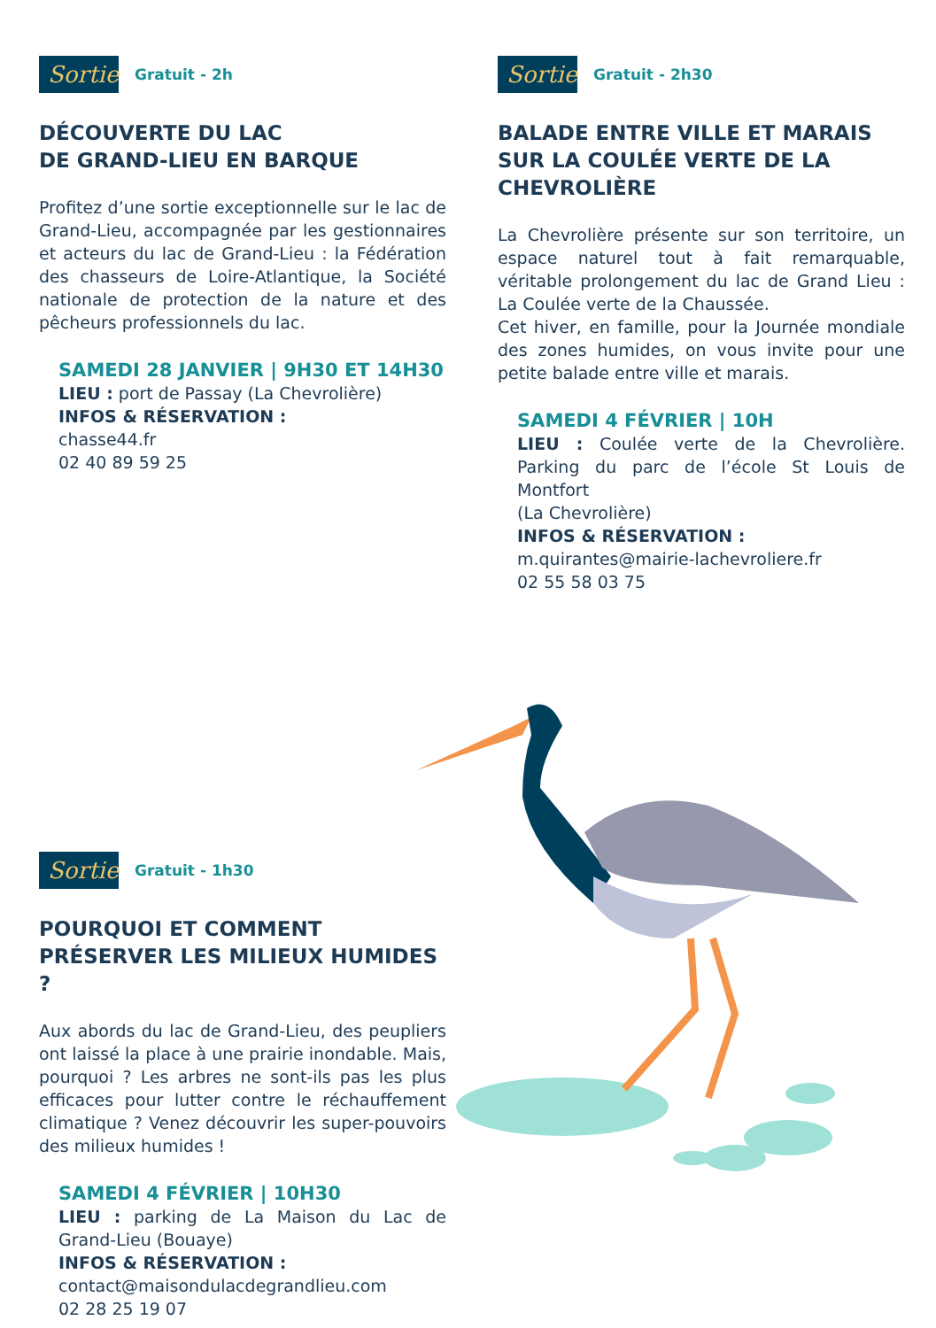Sortie Gratuit - 2h
DÉCOUVERTE DU LAC
DE GRAND-LIEU EN BARQUE
Profitez d’une sortie exceptionnelle sur le lac de Grand-Lieu, accompagnée par les gestionnaires et acteurs du lac de Grand-Lieu : la Fédération des chasseurs de Loire-Atlantique, la Société nationale de protection de la nature et des pêcheurs professionnels du lac.
SAMEDI 28 JANVIER | 9H30 ET 14H30
LIEU : port de Passay (La Chevrolière)
INFOS & RÉSERVATION :
chasse44.fr
02 40 89 59 25
Sortie Gratuit - 2h30
BALADE ENTRE VILLE ET MARAIS SUR LA COULÉE VERTE DE LA CHEVROLIÈRE
La Chevrolière présente sur son territoire, un espace naturel tout à fait remarquable, véritable prolongement du lac de Grand Lieu : La Coulée verte de la Chaussée.
Cet hiver, en famille, pour la Journée mondiale des zones humides, on vous invite pour une petite balade entre ville et marais.
SAMEDI 4 FÉVRIER | 10H
LIEU : Coulée verte de la Chevrolière. Parking du parc de l’école St Louis de Montfort
(La Chevrolière)
INFOS & RÉSERVATION :
m.quirantes@mairie-lachevroliere.fr
02 55 58 03 75
Sortie Gratuit - 1h30
POURQUOI ET COMMENT
PRÉSERVER LES MILIEUX HUMIDES ?
Aux abords du lac de Grand-Lieu, des peupliers ont laissé la place à une prairie inondable. Mais, pourquoi ? Les arbres ne sont-ils pas les plus efficaces pour lutter contre le réchauffement climatique ? Venez découvrir les super-pouvoirs des milieux humides !
SAMEDI 4 FÉVRIER | 10H30
LIEU : parking de La Maison du Lac de Grand-Lieu (Bouaye)
INFOS & RÉSERVATION :
contact@maisondulacdegrandlieu.com
02 28 25 19 07